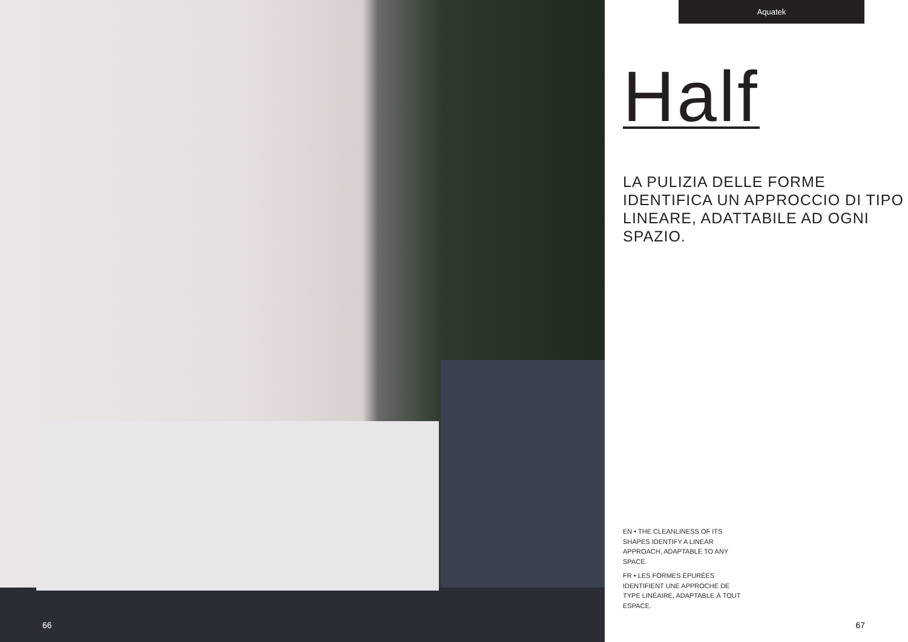66
Aquatek
Half
LA PULIZIA DELLE FORME IDENTIFICA UN APPROCCIO DI TIPO LINEARE, ADATTABILE AD OGNI SPAZIO.
EN • THE CLEANLINESS OF ITS SHAPES IDENTIFY A LINEAR APPROACH, ADAPTABLE TO ANY SPACE.
FR • LES FORMES ÉPURÉES IDENTIFIENT UNE APPROCHE DE TYPE LINÉAIRE, ADAPTABLE À TOUT ESPACE.
67